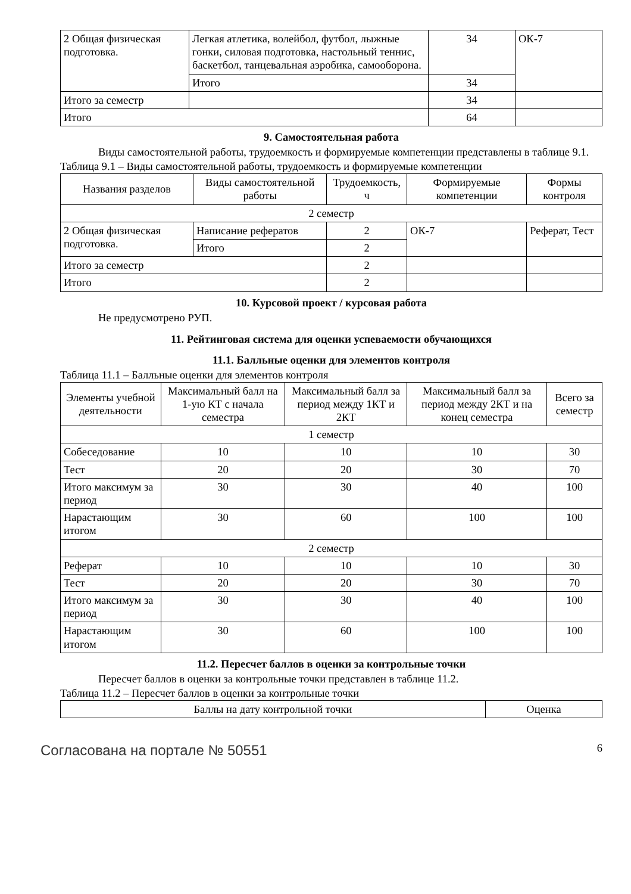| 2 Общая физическая подготовка. | Легкая атлетика, волейбол, футбол, лыжные гонки, силовая подготовка, настольный теннис, баскетбол, танцевальная аэробика, самооборона. | 34 | ОК-7 |
| | Итого | 34 | |
| Итого за семестр | | 34 | |
| Итого | | 64 | |
9. Самостоятельная работа
Виды самостоятельной работы, трудоемкость и формируемые компетенции представлены в таблице 9.1.
Таблица 9.1 – Виды самостоятельной работы, трудоемкость и формируемые компетенции
| Названия разделов | Виды самостоятельной работы | Трудоемкость, ч | Формируемые компетенции | Формы контроля |
| --- | --- | --- | --- | --- |
| 2 семестр | | | | |
| 2 Общая физическая подготовка. | Написание рефератов | 2 | ОК-7 | Реферат, Тест |
| | Итого | 2 | | |
| Итого за семестр | | 2 | | |
| Итого | | 2 | | |
10. Курсовой проект / курсовая работа
Не предусмотрено РУП.
11. Рейтинговая система для оценки успеваемости обучающихся
11.1. Балльные оценки для элементов контроля
Таблица 11.1 – Балльные оценки для элементов контроля
| Элементы учебной деятельности | Максимальный балл на 1-ую КТ с начала семестра | Максимальный балл за период между 1КТ и 2КТ | Максимальный балл за период между 2КТ и на конец семестра | Всего за семестр |
| --- | --- | --- | --- | --- |
| 1 семестр | | | | |
| Собеседование | 10 | 10 | 10 | 30 |
| Тест | 20 | 20 | 30 | 70 |
| Итого максимум за период | 30 | 30 | 40 | 100 |
| Нарастающим итогом | 30 | 60 | 100 | 100 |
| 2 семестр | | | | |
| Реферат | 10 | 10 | 10 | 30 |
| Тест | 20 | 20 | 30 | 70 |
| Итого максимум за период | 30 | 30 | 40 | 100 |
| Нарастающим итогом | 30 | 60 | 100 | 100 |
11.2. Пересчет баллов в оценки за контрольные точки
Пересчет баллов в оценки за контрольные точки представлен в таблице 11.2.
Таблица 11.2 – Пересчет баллов в оценки за контрольные точки
| Баллы на дату контрольной точки | Оценка |
| --- | --- |
Согласована на портале № 50551 6